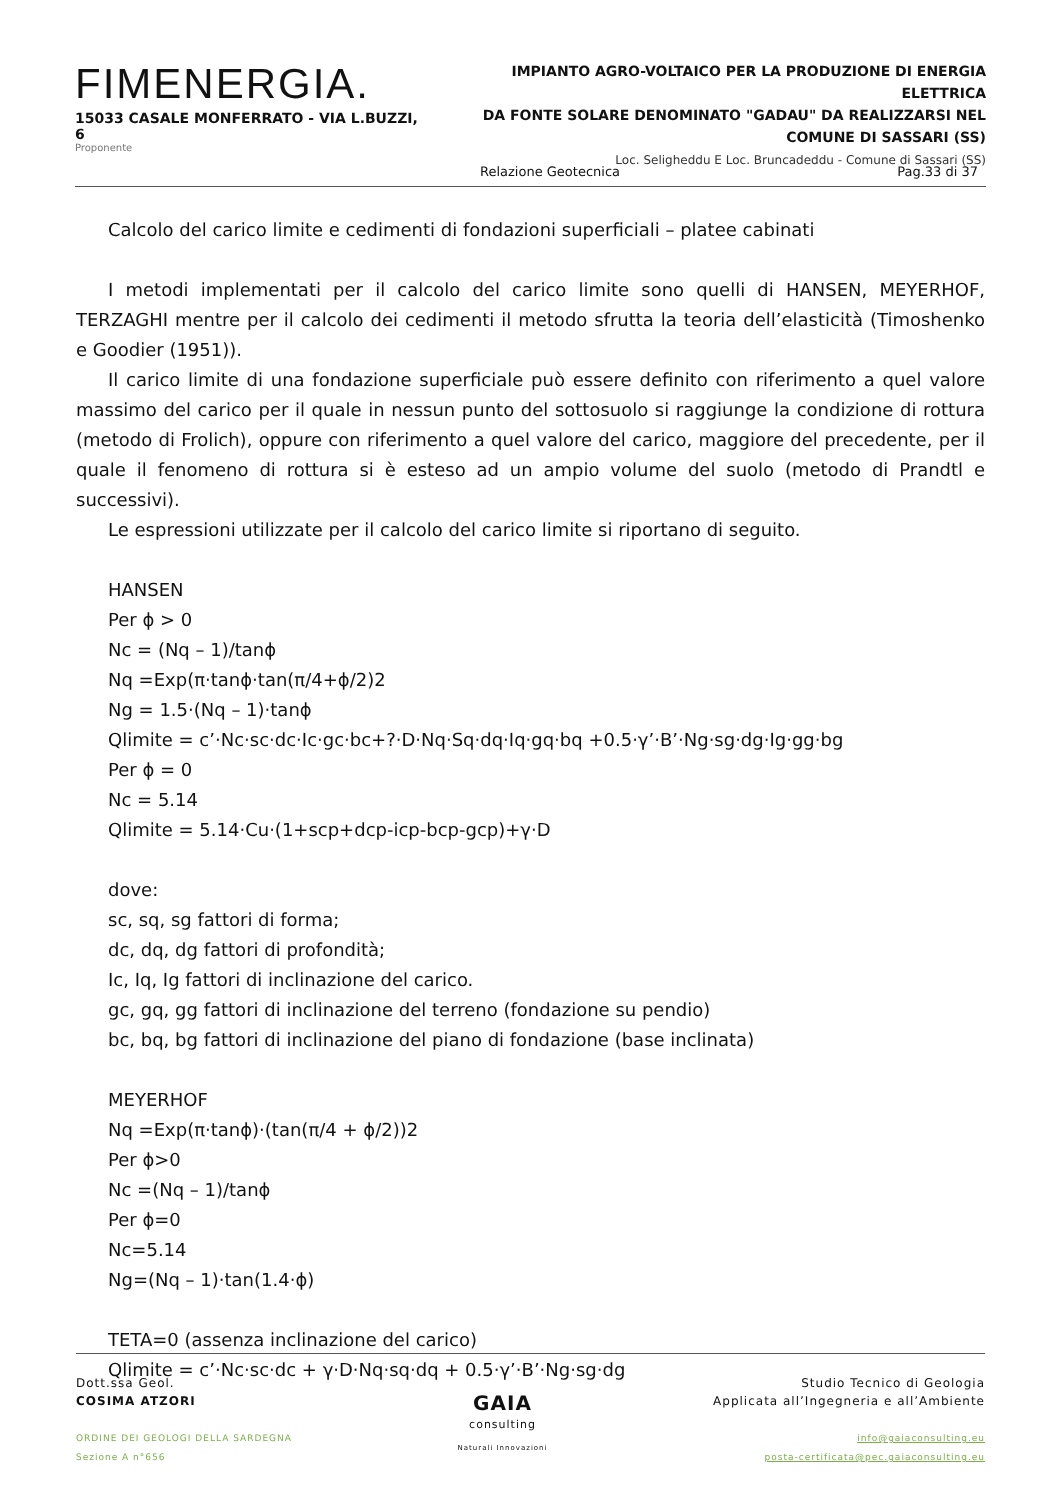FIMENERGIA.
15033 CASALE MONFERRATO - VIA L.BUZZI, 6
Proponente
IMPIANTO AGRO-VOLTAICO PER LA PRODUZIONE DI ENERGIA ELETTRICA
DA FONTE SOLARE DENOMINATO "GADAU" DA REALIZZARSI NEL
COMUNE DI SASSARI (SS)
Loc. Seligheddu E Loc. Bruncadeddu - Comune di Sassari (SS)
Relazione Geotecnica Pag.33 di 37
Calcolo del carico limite e cedimenti di fondazioni superficiali – platee cabinati
I metodi implementati per il calcolo del carico limite sono quelli di HANSEN, MEYERHOF, TERZAGHI mentre per il calcolo dei cedimenti il metodo sfrutta la teoria dell’elasticità (Timoshenko e Goodier (1951)).
Il carico limite di una fondazione superficiale può essere definito con riferimento a quel valore massimo del carico per il quale in nessun punto del sottosuolo si raggiunge la condizione di rottura (metodo di Frolich), oppure con riferimento a quel valore del carico, maggiore del precedente, per il quale il fenomeno di rottura si è esteso ad un ampio volume del suolo (metodo di Prandtl e successivi).
Le espressioni utilizzate per il calcolo del carico limite si riportano di seguito.
HANSEN
Per ϕ > 0
Nc = (Nq – 1)/tanϕ
Nq =Exp(π·tanϕ·tan(π/4+ϕ/2)2
Ng = 1.5·(Nq – 1)·tanϕ
Qlimite = c’·Nc·sc·dc·Ic·gc·bc+?·D·Nq·Sq·dq·Iq·gq·bq +0.5·γ’·B’·Ng·sg·dg·Ig·gg·bg
Per ϕ = 0
Nc = 5.14
Qlimite = 5.14·Cu·(1+scp+dcp-icp-bcp-gcp)+γ·D
dove:
sc, sq, sg fattori di forma;
dc, dq, dg fattori di profondità;
Ic, Iq, Ig fattori di inclinazione del carico.
gc, gq, gg fattori di inclinazione del terreno (fondazione su pendio)
bc, bq, bg fattori di inclinazione del piano di fondazione (base inclinata)
MEYERHOF
Nq =Exp(π·tanϕ)·(tan(π/4 + ϕ/2))2
Per ϕ>0
Nc =(Nq – 1)/tanϕ
Per ϕ=0
Nc=5.14
Ng=(Nq – 1)·tan(1.4·ϕ)
TETA=0 (assenza inclinazione del carico)
Qlimite = c’·Nc·sc·dc + γ·D·Nq·sq·dq + 0.5·γ’·B’·Ng·sg·dg
Dott.ssa Geol.
COSIMA ATZORI
ORDINE DEI GEOLOGI DELLA SARDEGNA
Sezione A n°656
GAIA
consulting
Naturali Innovazioni
Studio Tecnico di Geologia
Applicata all’Ingegneria e all’Ambiente
info@gaiaconsulting.eu
posta-certificata@pec.gaiaconsulting.eu